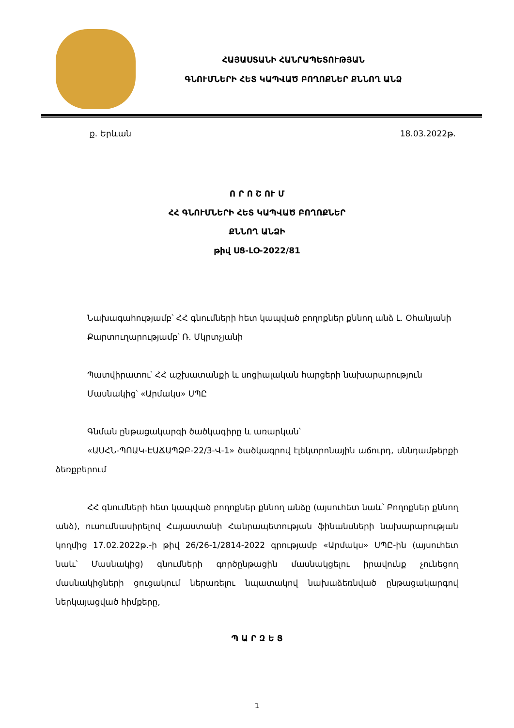ՀԱՅԱՍՏԱՆԻ ՀԱՆՐԱՊԵՏՈՒԹՅԱՆ
ԳՆՈՒՄՆԵՐԻ ՀԵՏ ԿԱՊՎԱԾ ԲՈՂՈՔՆԵՐ ՔՆՆՈՂ ԱՆՁ
ք. Երևան 18.03.2022թ.
Ո Ր Ո Շ ՈՒ Մ
ՀՀ ԳՆՈՒՄՆԵՐԻ ՀԵՏ ԿԱՊՎԱԾ ԲՈՂՈՔՆԵՐ
ՔՆՆՈՂ ԱՆՁԻ
թիվ ՍՑ-ԼՕ-2022/81
Նախագահությամբ՝ ՀՀ գնումների հետ կապված բողոքներ քննող անձ Լ. Օհանյանի
Քարտուղարությամբ՝ Ռ. Մկրտչյանի
Պատվիրատու՝ ՀՀ աշխատանքի և սոցիալական հարցերի նախարարություն
Մասնակից՝ «Արմակս» ՍՊԸ
Գնման ընթացակարգի ծածկագիրը և առարկան՝
«ԱՍՀՆ-ՊՈԱԿ-ԷԱՃԱՊՁԲ-22/3-Վ-1» ծածկագրով էլեկտրոնային աճուրդ, սննդամթերքի ձեռքբերում
ՀՀ գնումների հետ կապված բողոքներ քննող անձը (այսուհետ նաև՝ Բողոքներ քննող անձ), ուսումնասիրելով Հայաստանի Հանրապետության ֆինանսների նախարարության կողմից 17.02.2022թ.-ի թիվ 26/26-1/2814-2022 գրությամբ «Արմակս» ՍՊԸ-ին (այսուհետ նաև՝ Մասնակից) գնումների գործընթացին մասնակցելու իրավունք չունեցող մասնակիցների ցուցակում ներառելու նպատակով նախաձեռնված ընթացակարգով ներկայացված հիմքերը,
Պ Ա Ր Զ Ե Ց
1